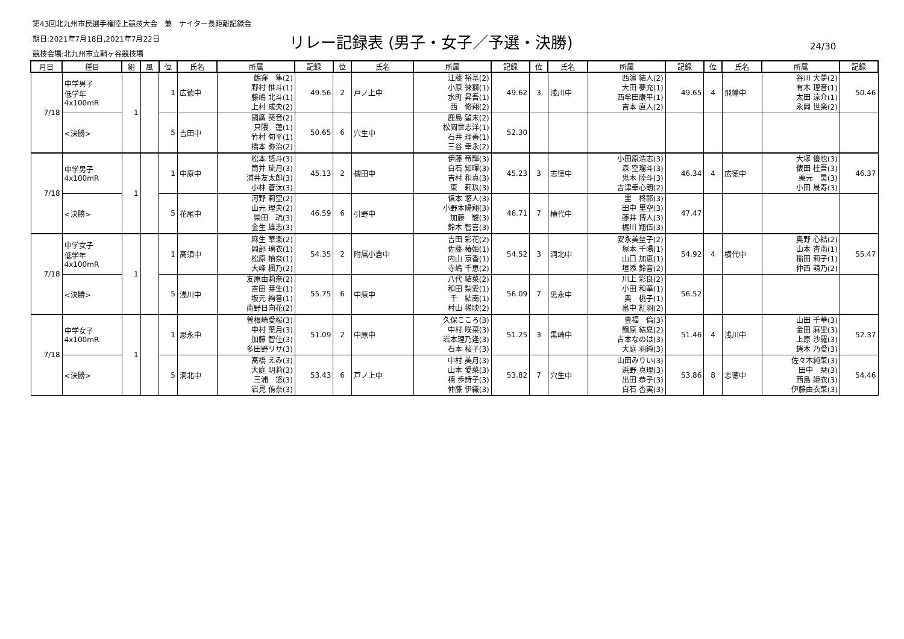第43回北九州市民選手権陸上競技大会　兼　ナイター長距離記録会
期日:2021年7月18日,2021年7月22日
競技会場:北九州市立鞘ヶ谷競技場
リレー記録表 (男子・女子／予選・決勝)
24/30
| 月日 | 種目 | 組 | 風 | 位 | 氏名 | 所属 | 記録 | 位 | 氏名 | 所属 | 記録 | 位 | 氏名 | 所属 | 記録 | 位 | 氏名 | 所属 | 記録 |
| --- | --- | --- | --- | --- | --- | --- | --- | --- | --- | --- | --- | --- | --- | --- | --- | --- | --- | --- | --- |
| 7/18 | 中学男子 低学年 4x100mR | 1 | | 1 | 広徳中 | 鶴窪 隼(2) 野村 惟斗(1) 藤嶋 北斗(1) 上村 成央(2) | 49.56 | 2 | 戸ノ上中 | 江藤 裕基(2) 小原 徠獅(1) 水町 昇吾(1) 西 修翔(2) | 49.62 | 3 | 浅川中 | 西濵 結人(2) 大田 夢充(1) 西牟田康平(1) 吉本 直人(2) | 49.65 | 4 | 飛幡中 | 谷川 大夢(2) 有木 理音(1) 太田 涼介(1) 永岡 世楽(2) | 50.46 |
| | <決勝> | | | 5 | 吉田中 | 國廣 葵音(2) 只隈 蓮(1) 竹村 旬平(1) 橋本 弥治(2) | 50.65 | 6 | 穴生中 | 鹿島 望未(2) 松岡世志洋(1) 石井 理善(1) 三谷 幸永(2) | 52.30 | | | | | | | | |
| 7/18 | 中学男子 4x100mR | 1 | | 1 | 中原中 | 松本 悠斗(3) 筒井 琉月(3) 浦井友太郎(3) 小林 蒼汰(3) | 45.13 | 2 | 槻田中 | 伊藤 帝輝(3) 白石 知暉(3) 吉村 和真(3) 東 莉玖(3) | 45.23 | 3 | 志徳中 | 小田原浩志(3) 森 空瑠斗(3) 鬼木 陸斗(3) 吉津幸心朗(2) | 46.34 | 4 | 広徳中 | 大塚 優也(3) 俵田 桂吾(3) 栗元 昊(3) 小田 晟寿(3) | 46.37 |
| | <決勝> | | | 5 | 花尾中 | 河野 莉空(2) 山元 理央(2) 柴田 琉(3) 金生 雄志(3) | 46.59 | 6 | 引野中 | 信本 悠人(3) 小野本陽翔(3) 加藤 駿(3) 鈴木 智喜(3) | 46.71 | 7 | 横代中 | 里 柊祁(3) 田中 里空(3) 藤井 博人(3) 梶川 翔伍(3) | 47.47 | | | | |
| 7/18 | 中学女子 低学年 4x100mR | 1 | | 1 | 高須中 | 麻生 華楽(2) 岡部 璃衣(1) 松原 柚奈(1) 大峰 楓乃(2) | 54.35 | 2 | 附属小倉中 | 吉田 彩花(2) 佐藤 椿姫(1) 内山 京香(1) 寺嶋 千恵(2) | 54.52 | 3 | 洞北中 | 安永美埜子(2) 塚本 千陽(1) 山口 加恵(1) 垣添 鈴音(2) | 54.92 | 4 | 横代中 | 奥野 心結(2) 山本 杏南(1) 稲田 莉子(1) 仲西 萌乃(2) | 55.47 |
| | <決勝> | | | 5 | 浅川中 | 友原由莉奈(2) 吉田 芽生(1) 坂元 絢音(1) 南野日向花(2) | 55.75 | 6 | 中原中 | 八代 結菜(2) 和田 梨愛(1) 千 結南(1) 村山 稀映(2) | 56.09 | 7 | 思永中 | 川上 彩良(2) 小田 和華(1) 奥 桃子(1) 畠中 紅羽(2) | 56.52 | | | | |
| 7/18 | 中学女子 4x100mR | 1 | | 1 | 思永中 | 曽根崎愛桜(3) 中村 葉月(3) 加藤 智佳(3) 多田野リサ(3) | 51.09 | 2 | 中原中 | 久保こころ(3) 中村 咲菜(3) 岩本理乃逢(3) 石本 桜子(3) | 51.25 | 3 | 黒崎中 | 豊福 倫(3) 鶴原 結夏(2) 古本なのは(3) 大庭 羽純(3) | 51.46 | 4 | 浅川中 | 山田 千華(3) 金田 麻里(3) 上原 沙羅(3) 蜷木 乃愛(3) | 52.37 |
| | <決勝> | | | 5 | 洞北中 | 髙橋 えみ(3) 大庭 明莉(3) 三浦 悠(3) 岩見 侑奈(3) | 53.43 | 6 | 戸ノ上中 | 中村 美月(3) 山本 愛菜(3) 楠 歩詩子(3) 仲藤 伊織(3) | 53.82 | 7 | 穴生中 | 山田みりい(3) 浜野 真理(3) 出田 恭子(3) 白石 杏実(3) | 53.86 | 8 | 志徳中 | 佐々木純菜(3) 田中 栞(3) 西島 姫衣(3) 伊藤由衣菜(3) | 54.46 |